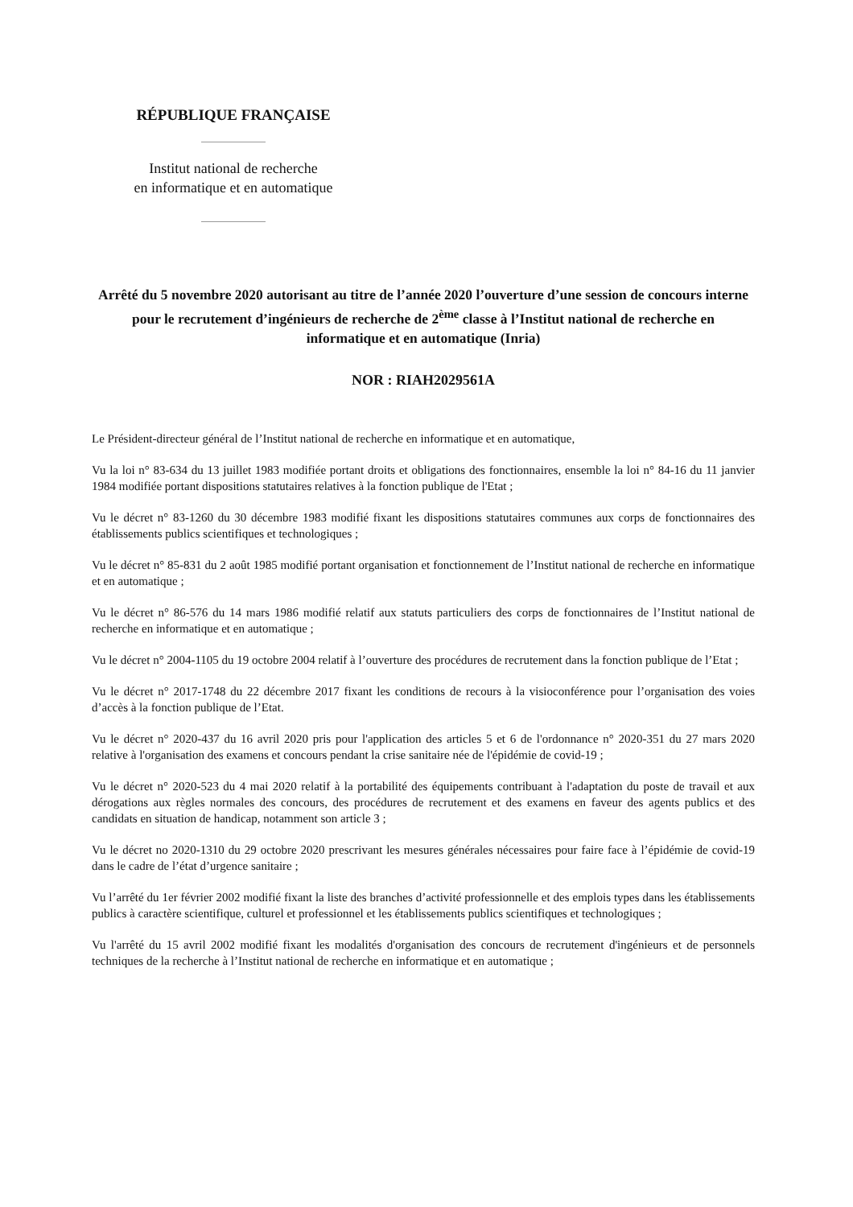RÉPUBLIQUE FRANÇAISE
Institut national de recherche
en informatique et en automatique
Arrêté du 5 novembre 2020 autorisant au titre de l’année 2020 l’ouverture d’une session de concours interne pour le recrutement d’ingénieurs de recherche de 2<sup>ème</sup> classe à l’Institut national de recherche en informatique et en automatique (Inria)
NOR : RIAH2029561A
Le Président-directeur général de l’Institut national de recherche en informatique et en automatique,
Vu la loi n° 83-634 du 13 juillet 1983 modifiée portant droits et obligations des fonctionnaires, ensemble la loi n° 84-16 du 11 janvier 1984 modifiée portant dispositions statutaires relatives à la fonction publique de l'Etat ;
Vu le décret n° 83-1260 du 30 décembre 1983 modifié fixant les dispositions statutaires communes aux corps de fonctionnaires des établissements publics scientifiques et technologiques ;
Vu le décret n° 85-831 du 2 août 1985 modifié portant organisation et fonctionnement de l’Institut national de recherche en informatique et en automatique ;
Vu le décret n° 86-576 du 14 mars 1986 modifié relatif aux statuts particuliers des corps de fonctionnaires de l’Institut national de recherche en informatique et en automatique ;
Vu le décret n° 2004-1105 du 19 octobre 2004 relatif à l’ouverture des procédures de recrutement dans la fonction publique de l’Etat ;
Vu le décret n° 2017-1748 du 22 décembre 2017 fixant les conditions de recours à la visioconférence pour l’organisation des voies d’accès à la fonction publique de l’Etat.
Vu le décret n° 2020-437 du 16 avril 2020 pris pour l'application des articles 5 et 6 de l'ordonnance n° 2020-351 du 27 mars 2020 relative à l'organisation des examens et concours pendant la crise sanitaire née de l'épidémie de covid-19 ;
Vu le décret n° 2020-523 du 4 mai 2020 relatif à la portabilité des équipements contribuant à l'adaptation du poste de travail et aux dérogations aux règles normales des concours, des procédures de recrutement et des examens en faveur des agents publics et des candidats en situation de handicap, notamment son article 3 ;
Vu le décret no 2020-1310 du 29 octobre 2020 prescrivant les mesures générales nécessaires pour faire face à l’épidémie de covid-19 dans le cadre de l’état d’urgence sanitaire ;
Vu l’arrêté du 1er février 2002 modifié fixant la liste des branches d’activité professionnelle et des emplois types dans les établissements publics à caractère scientifique, culturel et professionnel et les établissements publics scientifiques et technologiques ;
Vu l'arrêté du 15 avril 2002 modifié fixant les modalités d'organisation des concours de recrutement d'ingénieurs et de personnels techniques de la recherche à l’Institut national de recherche en informatique et en automatique ;